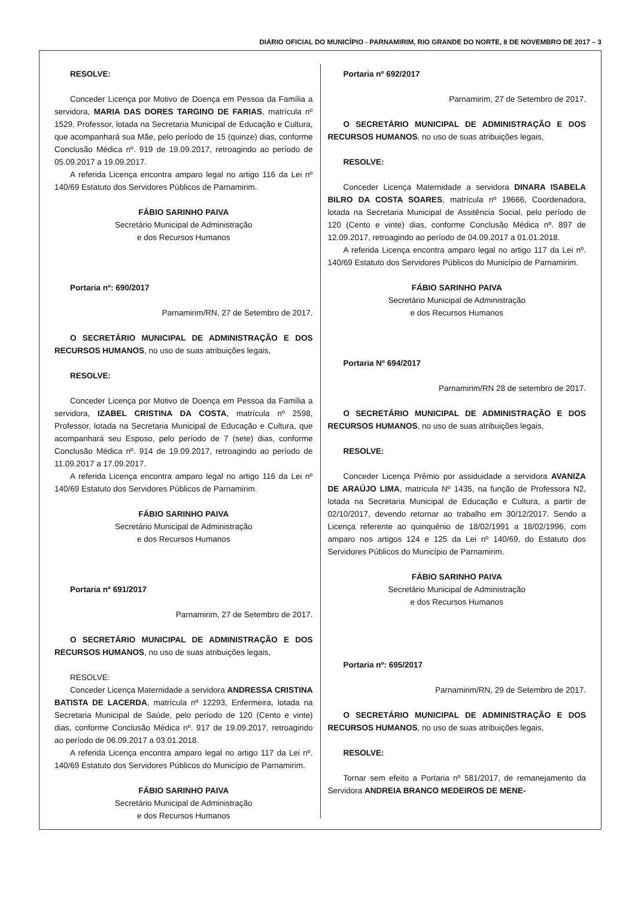DIÁRIO OFICIAL DO MUNICÍPIO - PARNAMIRIM, RIO GRANDE DO NORTE, 8 DE NOVEMBRO DE 2017 – 3
RESOLVE:
Conceder Licença por Motivo de Doença em Pessoa da Família a servidora, MARIA DAS DORES TARGINO DE FARIAS, matrícula nº 1529, Professor, lotada na Secretaria Municipal de Educação e Cultura, que acompanhará sua Mãe, pelo período de 15 (quinze) dias, conforme Conclusão Médica nº. 919 de 19.09.2017, retroagindo ao período de 05.09.2017 a 19.09.2017.
A referida Licença encontra amparo legal no artigo 116 da Lei nº 140/69 Estatuto dos Servidores Públicos de Parnamirim.
FÁBIO SARINHO PAIVA
Secretário Municipal de Administração
e dos Recursos Humanos
Portaria nº: 690/2017
Parnamirim/RN, 27 de Setembro de 2017.
O SECRETÁRIO MUNICIPAL DE ADMINISTRAÇÃO E DOS RECURSOS HUMANOS, no uso de suas atribuições legais,
RESOLVE:
Conceder Licença por Motivo de Doença em Pessoa da Família a servidora, IZABEL CRISTINA DA COSTA, matrícula nº 2598, Professor, lotada na Secretaria Municipal de Educação e Cultura, que acompanhará seu Esposo, pelo período de 7 (sete) dias, conforme Conclusão Médica nº. 914 de 19.09.2017, retroagindo ao período de 11.09.2017 a 17.09.2017.
A referida Licença encontra amparo legal no artigo 116 da Lei nº 140/69 Estatuto dos Servidores Públicos de Parnamirim.
FÁBIO SARINHO PAIVA
Secretário Municipal de Administração
e dos Recursos Humanos
Portaria nº 691/2017
Parnamirim, 27 de Setembro de 2017.
O SECRETÁRIO MUNICIPAL DE ADMINISTRAÇÃO E DOS RECURSOS HUMANOS, no uso de suas atribuições legais,
RESOLVE:
Conceder Licença Maternidade a servidora ANDRESSA CRISTINA BATISTA DE LACERDA, matrícula nº 12293, Enfermeira, lotada na Secretaria Municipal de Saúde, pelo período de 120 (Cento e vinte) dias, conforme Conclusão Médica nº. 917 de 19.09.2017, retroagindo ao período de 06.09.2017 a 03.01.2018.
A referida Licença encontra amparo legal no artigo 117 da Lei nº. 140/69 Estatuto dos Servidores Públicos do Município de Parnamirim.
FÁBIO SARINHO PAIVA
Secretário Municipal de Administração
e dos Recursos Humanos
Portaria nº 692/2017
Parnamirim, 27 de Setembro de 2017.
O SECRETÁRIO MUNICIPAL DE ADMINISTRAÇÃO E DOS RECURSOS HUMANOS, no uso de suas atribuições legais,
RESOLVE:
Conceder Licença Maternidade a servidora DINARA ISABELA BILRO DA COSTA SOARES, matrícula nº 19666, Coordenadora, lotada na Secretaria Municipal de Assitência Social, pelo período de 120 (Cento e vinte) dias, conforme Conclusão Médica nº. 897 de 12.09.2017, retroagindo ao período de 04.09.2017 a 01.01.2018.
A referida Licença encontra amparo legal no artigo 117 da Lei nº. 140/69 Estatuto dos Servidores Públicos do Município de Parnamirim.
FÁBIO SARINHO PAIVA
Secretário Municipal de Administração
e dos Recursos Humanos
Portaria Nº 694/2017
Parnamirim/RN 28 de setembro de 2017.
O SECRETÁRIO MUNICIPAL DE ADMINISTRAÇÃO E DOS RECURSOS HUMANOS, no uso de suas atribuições legais,
RESOLVE:
Conceder Licença Prêmio por assiduidade a servidora AVANIZA DE ARAÚJO LIMA, matricula Nº 1435, na função de Professora N2, lotada na Secretaria Municipal de Educação e Cultura, a partir de 02/10/2017, devendo retornar ao trabalho em 30/12/2017. Sendo a Licença referente ao quinquênio de 18/02/1991 a 18/02/1996, com amparo nos artigos 124 e 125 da Lei nº 140/69, do Estatuto dos Servidores Públicos do Município de Parnamirim.
FÁBIO SARINHO PAIVA
Secretário Municipal de Administração
e dos Recursos Humanos
Portaria nº: 695/2017
Parnamirim/RN, 29 de Setembro de 2017.
O SECRETÁRIO MUNICIPAL DE ADMINISTRAÇÃO E DOS RECURSOS HUMANOS, no uso de suas atribuições legais,
RESOLVE:
Tornar sem efeito a Portaria nº 581/2017, de remanejamento da Servidora ANDREIA BRANCO MEDEIROS DE MENE-